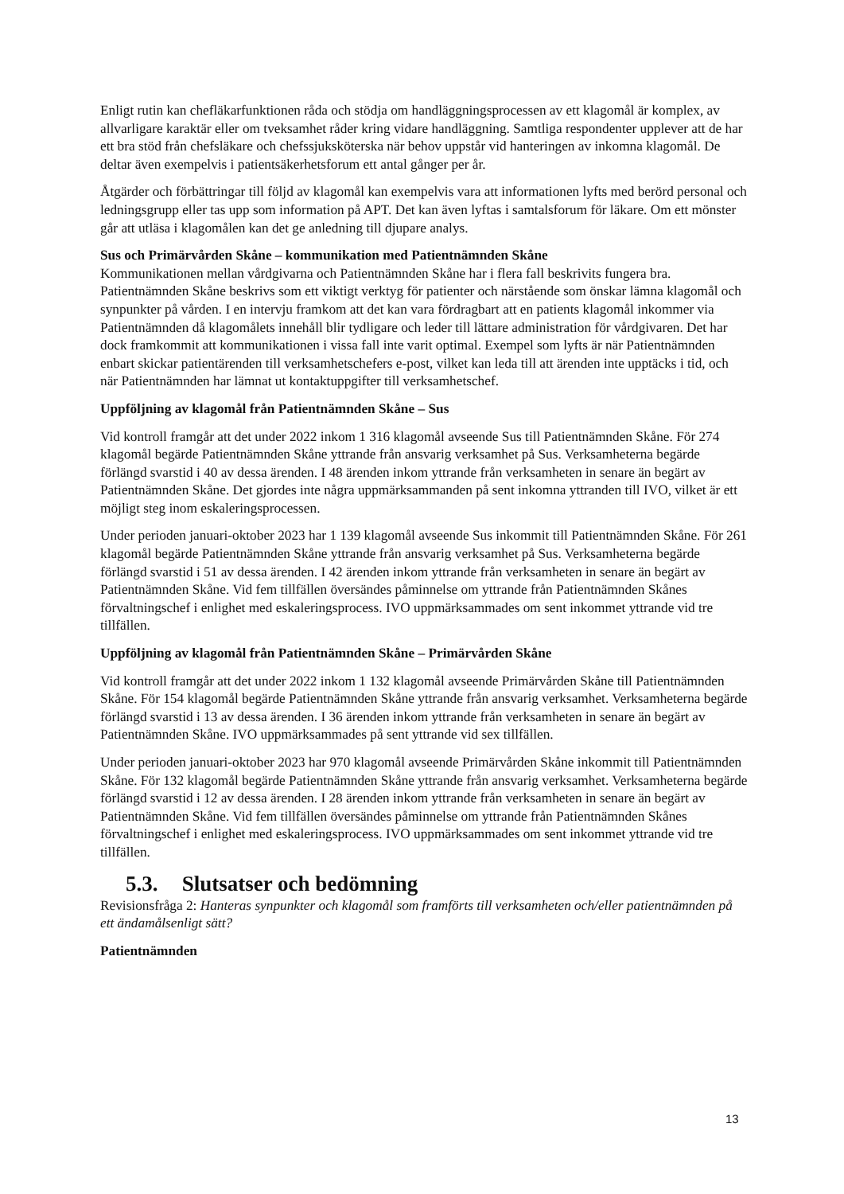Enligt rutin kan chefläkarfunktionen råda och stödja om handläggningsprocessen av ett klagomål är komplex, av allvarligare karaktär eller om tveksamhet råder kring vidare handläggning. Samtliga respondenter upplever att de har ett bra stöd från chefsläkare och chefssjuksköterska när behov uppstår vid hanteringen av inkomna klagomål. De deltar även exempelvis i patientsäkerhetsforum ett antal gånger per år.
Åtgärder och förbättringar till följd av klagomål kan exempelvis vara att informationen lyfts med berörd personal och ledningsgrupp eller tas upp som information på APT. Det kan även lyftas i samtalsforum för läkare. Om ett mönster går att utläsa i klagomålen kan det ge anledning till djupare analys.
Sus och Primärvården Skåne – kommunikation med Patientnämnden Skåne
Kommunikationen mellan vårdgivarna och Patientnämnden Skåne har i flera fall beskrivits fungera bra. Patientnämnden Skåne beskrivs som ett viktigt verktyg för patienter och närstående som önskar lämna klagomål och synpunkter på vården. I en intervju framkom att det kan vara fördragbart att en patients klagomål inkommer via Patientnämnden då klagomålets innehåll blir tydligare och leder till lättare administration för vårdgivaren. Det har dock framkommit att kommunikationen i vissa fall inte varit optimal. Exempel som lyfts är när Patientnämnden enbart skickar patientärenden till verksamhetschefers e-post, vilket kan leda till att ärenden inte upptäcks i tid, och när Patientnämnden har lämnat ut kontaktuppgifter till verksamhetschef.
Uppföljning av klagomål från Patientnämnden Skåne – Sus
Vid kontroll framgår att det under 2022 inkom 1 316 klagomål avseende Sus till Patientnämnden Skåne. För 274 klagomål begärde Patientnämnden Skåne yttrande från ansvarig verksamhet på Sus. Verksamheterna begärde förlängd svarstid i 40 av dessa ärenden. I 48 ärenden inkom yttrande från verksamheten in senare än begärt av Patientnämnden Skåne. Det gjordes inte några uppmärksammanden på sent inkomna yttranden till IVO, vilket är ett möjligt steg inom eskaleringsprocessen.
Under perioden januari-oktober 2023 har 1 139 klagomål avseende Sus inkommit till Patientnämnden Skåne. För 261 klagomål begärde Patientnämnden Skåne yttrande från ansvarig verksamhet på Sus. Verksamheterna begärde förlängd svarstid i 51 av dessa ärenden. I 42 ärenden inkom yttrande från verksamheten in senare än begärt av Patientnämnden Skåne. Vid fem tillfällen översändes påminnelse om yttrande från Patientnämnden Skånes förvaltningschef i enlighet med eskaleringsprocess. IVO uppmärksammades om sent inkommet yttrande vid tre tillfällen.
Uppföljning av klagomål från Patientnämnden Skåne – Primärvården Skåne
Vid kontroll framgår att det under 2022 inkom 1 132 klagomål avseende Primärvården Skåne till Patientnämnden Skåne. För 154 klagomål begärde Patientnämnden Skåne yttrande från ansvarig verksamhet. Verksamheterna begärde förlängd svarstid i 13 av dessa ärenden. I 36 ärenden inkom yttrande från verksamheten in senare än begärt av Patientnämnden Skåne. IVO uppmärksammades på sent yttrande vid sex tillfällen.
Under perioden januari-oktober 2023 har 970 klagomål avseende Primärvården Skåne inkommit till Patientnämnden Skåne. För 132 klagomål begärde Patientnämnden Skåne yttrande från ansvarig verksamhet. Verksamheterna begärde förlängd svarstid i 12 av dessa ärenden. I 28 ärenden inkom yttrande från verksamheten in senare än begärt av Patientnämnden Skåne. Vid fem tillfällen översändes påminnelse om yttrande från Patientnämnden Skånes förvaltningschef i enlighet med eskaleringsprocess. IVO uppmärksammades om sent inkommet yttrande vid tre tillfällen.
5.3. Slutsatser och bedömning
Revisionsfråga 2: Hanteras synpunkter och klagomål som framförts till verksamheten och/eller patientnämnden på ett ändamålsenligt sätt?
Patientnämnden
13